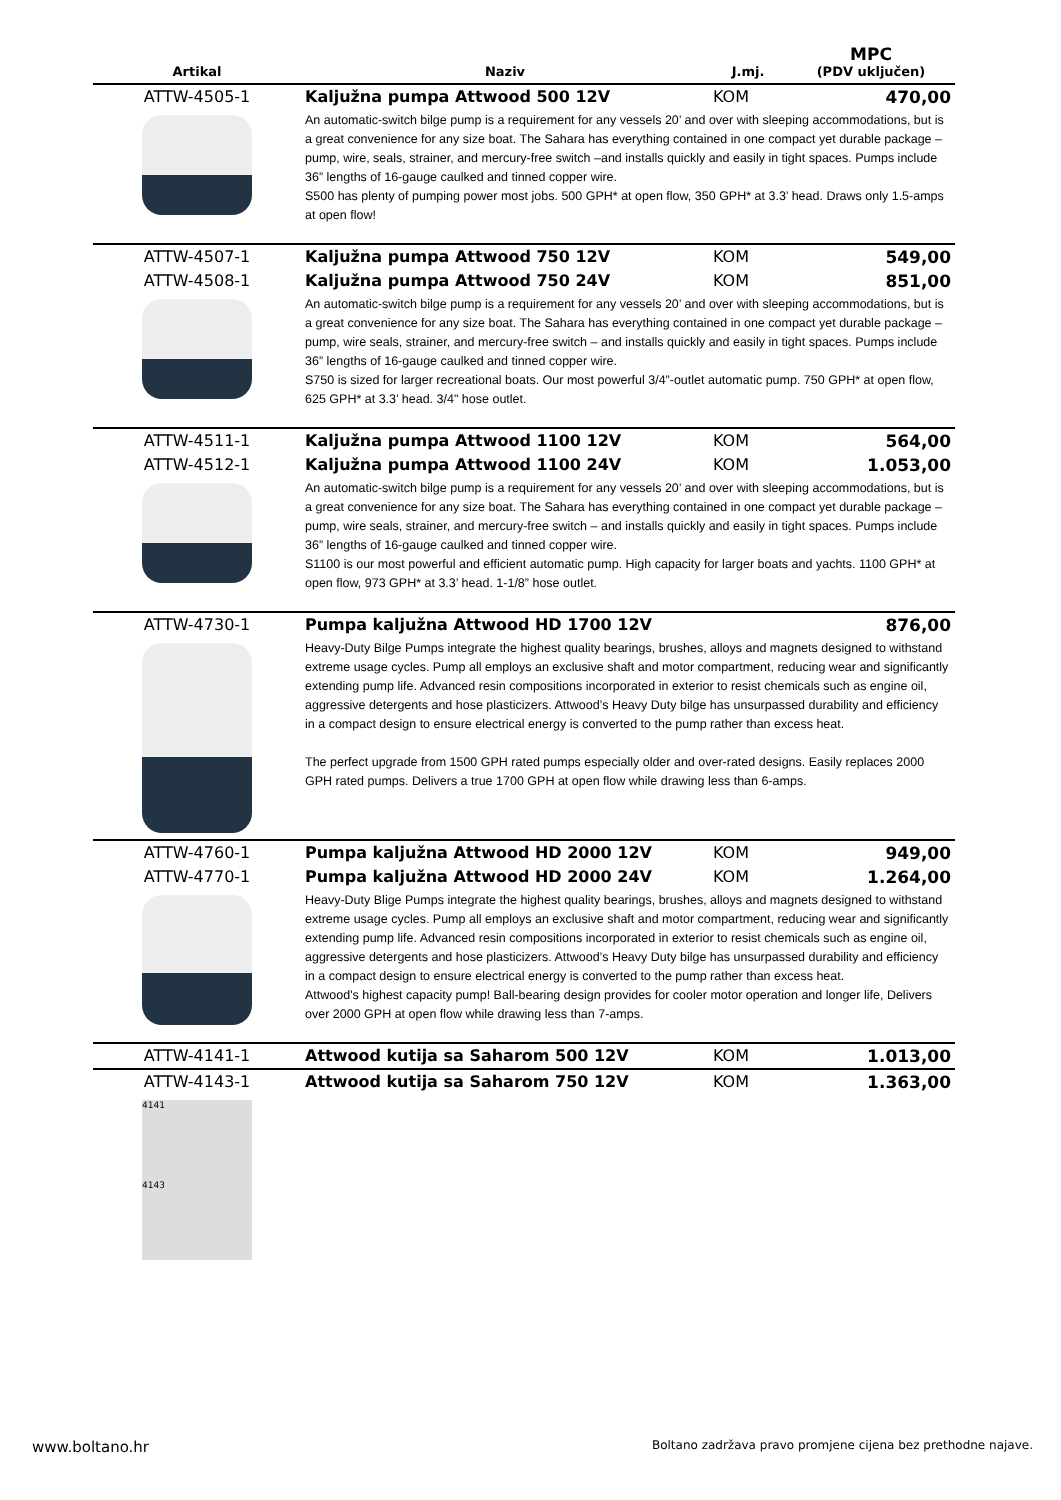| Artikal | Naziv | J.mj. | MPC (PDV uključen) |
| --- | --- | --- | --- |
| ATTW-4505-1 | Kaljužna pumpa Attwood 500 12V | KOM | 470,00 |
| | An automatic-switch bilge pump is a requirement for any vessels 20’ and over with sleeping accommodations, but is a great convenience for any size boat. The Sahara has everything contained in one compact yet durable package – pump, wire, seals, strainer, and mercury-free switch –and installs quickly and easily in tight spaces. Pumps include 36” lengths of 16-gauge caulked and tinned copper wire. S500 has plenty of pumping power most jobs. 500 GPH* at open flow, 350 GPH* at 3.3’ head. Draws only 1.5-amps at open flow! | | |
| ATTW-4507-1 | Kaljužna pumpa Attwood 750 12V | KOM | 549,00 |
| ATTW-4508-1 | Kaljužna pumpa Attwood 750 24V | KOM | 851,00 |
| | An automatic-switch bilge pump is a requirement for any vessels 20’ and over with sleeping accommodations, but is a great convenience for any size boat. The Sahara has everything contained in one compact yet durable package – pump, wire seals, strainer, and mercury-free switch – and installs quickly and easily in tight spaces. Pumps include 36” lengths of 16-gauge caulked and tinned copper wire. S750 is sized for larger recreational boats. Our most powerful 3/4”-outlet automatic pump. 750 GPH* at open flow, 625 GPH* at 3.3’ head. 3/4" hose outlet. | | |
| ATTW-4511-1 | Kaljužna pumpa Attwood 1100 12V | KOM | 564,00 |
| ATTW-4512-1 | Kaljužna pumpa Attwood 1100 24V | KOM | 1.053,00 |
| | An automatic-switch bilge pump is a requirement for any vessels 20’ and over with sleeping accommodations, but is a great convenience for any size boat. The Sahara has everything contained in one compact yet durable package – pump, wire seals, strainer, and mercury-free switch – and installs quickly and easily in tight spaces. Pumps include 36” lengths of 16-gauge caulked and tinned copper wire. S1100 is our most powerful and efficient automatic pump. High capacity for larger boats and yachts. 1100 GPH* at open flow, 973 GPH* at 3.3’ head. 1-1/8” hose outlet. | | |
| ATTW-4730-1 | Pumpa kaljužna Attwood HD 1700 12V | | 876,00 |
| | Heavy-Duty Bilge Pumps integrate the highest quality bearings, brushes, alloys and magnets designed to withstand extreme usage cycles. Pump all employs an exclusive shaft and motor compartment, reducing wear and significantly extending pump life. Advanced resin compositions incorporated in exterior to resist chemicals such as engine oil, aggressive detergents and hose plasticizers. Attwood’s Heavy Duty bilge has unsurpassed durability and efficiency in a compact design to ensure electrical energy is converted to the pump rather than excess heat. The perfect upgrade from 1500 GPH rated pumps especially older and over-rated designs. Easily replaces 2000 GPH rated pumps. Delivers a true 1700 GPH at open flow while drawing less than 6-amps. | | |
| ATTW-4760-1 | Pumpa kaljužna Attwood HD 2000 12V | KOM | 949,00 |
| ATTW-4770-1 | Pumpa kaljužna Attwood HD 2000 24V | KOM | 1.264,00 |
| | Heavy-Duty Blige Pumps integrate the highest quality bearings, brushes, alloys and magnets designed to withstand extreme usage cycles. Pump all employs an exclusive shaft and motor compartment, reducing wear and significantly extending pump life. Advanced resin compositions incorporated in exterior to resist chemicals such as engine oil, aggressive detergents and hose plasticizers. Attwood’s Heavy Duty bilge has unsurpassed durability and efficiency in a compact design to ensure electrical energy is converted to the pump rather than excess heat. Attwood's highest capacity pump! Ball-bearing design provides for cooler motor operation and longer life, Delivers over 2000 GPH at open flow while drawing less than 7-amps. | | |
| ATTW-4141-1 | Attwood kutija sa Saharom 500 12V | KOM | 1.013,00 |
| ATTW-4143-1 | Attwood kutija sa Saharom 750 12V | KOM | 1.363,00 |
| 4141 4143 | | | |
www.boltano.hr
Boltano zadržava pravo promjene cijena bez prethodne najave.